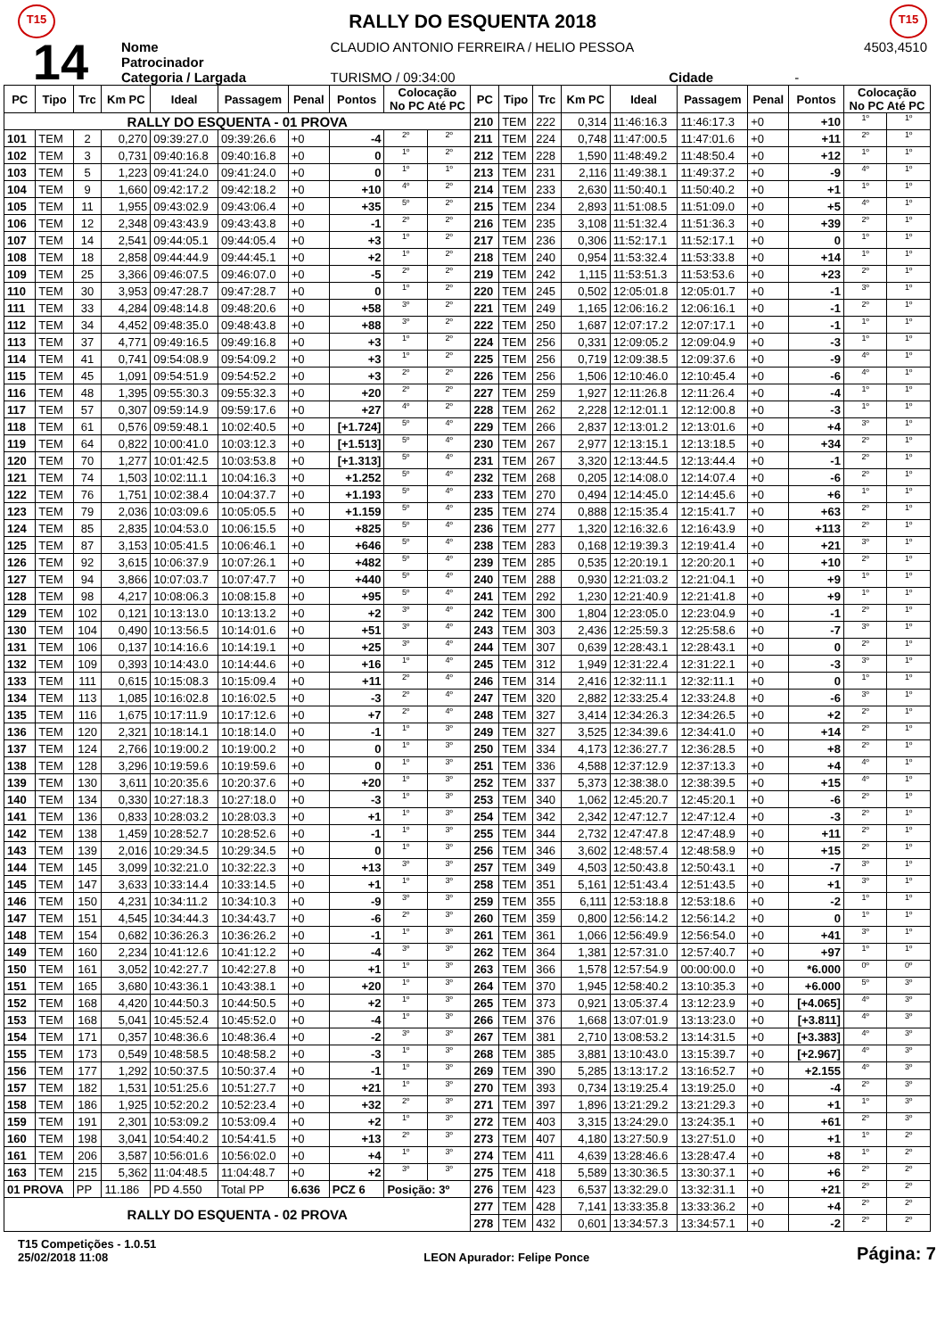T15
RALLY DO ESQUENTA 2018
T15
| 14 | Nome | CLAUDIO ANTONIO FERREIRA / HELIO PESSOA | | | | 4503,4510 |
| | Patrocinador | | | | | |
| | Categoria / Largada | TURISMO / 09:34:00 | | Cidade | - | |
| PC | Tipo | Trc | Km PC | Ideal | Passagem | Penal | Pontos | Colocação No PC Até PC | | PC | Tipo | Trc | Km PC | Ideal | Passagem | Penal | Pontos | Colocação No PC Até PC | |
| --- | --- | --- | --- | --- | --- | --- | --- | --- | --- | --- | --- | --- | --- | --- | --- | --- | --- | --- | --- |
| RALLY DO ESQUENTA - 01 PROVA | | | | | | | | | | 210 | TEM | 222 | 0,314 | 11:46:16.3 | 11:46:17.3 | +0 | +10 | 1º | 1º |
| 101 | TEM | 2 | 0,270 | 09:39:27.0 | 09:39:26.6 | +0 | -4 | 2º | 2º | 211 | TEM | 224 | 0,748 | 11:47:00.5 | 11:47:01.6 | +0 | +11 | 2º | 1º |
| 102 | TEM | 3 | 0,731 | 09:40:16.8 | 09:40:16.8 | +0 | 0 | 1º | 2º | 212 | TEM | 228 | 1,590 | 11:48:49.2 | 11:48:50.4 | +0 | +12 | 1º | 1º |
| 103 | TEM | 5 | 1,223 | 09:41:24.0 | 09:41:24.0 | +0 | 0 | 1º | 1º | 213 | TEM | 231 | 2,116 | 11:49:38.1 | 11:49:37.2 | +0 | -9 | 4º | 1º |
| 104 | TEM | 9 | 1,660 | 09:42:17.2 | 09:42:18.2 | +0 | +10 | 4º | 2º | 214 | TEM | 233 | 2,630 | 11:50:40.1 | 11:50:40.2 | +0 | +1 | 1º | 1º |
| 105 | TEM | 11 | 1,955 | 09:43:02.9 | 09:43:06.4 | +0 | +35 | 5º | 2º | 215 | TEM | 234 | 2,893 | 11:51:08.5 | 11:51:09.0 | +0 | +5 | 4º | 1º |
| 106 | TEM | 12 | 2,348 | 09:43:43.9 | 09:43:43.8 | +0 | -1 | 2º | 2º | 216 | TEM | 235 | 3,108 | 11:51:32.4 | 11:51:36.3 | +0 | +39 | 2º | 1º |
| 107 | TEM | 14 | 2,541 | 09:44:05.1 | 09:44:05.4 | +0 | +3 | 1º | 2º | 217 | TEM | 236 | 0,306 | 11:52:17.1 | 11:52:17.1 | +0 | 0 | 1º | 1º |
| 108 | TEM | 18 | 2,858 | 09:44:44.9 | 09:44:45.1 | +0 | +2 | 1º | 2º | 218 | TEM | 240 | 0,954 | 11:53:32.4 | 11:53:33.8 | +0 | +14 | 1º | 1º |
| 109 | TEM | 25 | 3,366 | 09:46:07.5 | 09:46:07.0 | +0 | -5 | 2º | 2º | 219 | TEM | 242 | 1,115 | 11:53:51.3 | 11:53:53.6 | +0 | +23 | 2º | 1º |
| 110 | TEM | 30 | 3,953 | 09:47:28.7 | 09:47:28.7 | +0 | 0 | 1º | 2º | 220 | TEM | 245 | 0,502 | 12:05:01.8 | 12:05:01.7 | +0 | -1 | 3º | 1º |
| 111 | TEM | 33 | 4,284 | 09:48:14.8 | 09:48:20.6 | +0 | +58 | 3º | 2º | 221 | TEM | 249 | 1,165 | 12:06:16.2 | 12:06:16.1 | +0 | -1 | 2º | 1º |
| 112 | TEM | 34 | 4,452 | 09:48:35.0 | 09:48:43.8 | +0 | +88 | 3º | 2º | 222 | TEM | 250 | 1,687 | 12:07:17.2 | 12:07:17.1 | +0 | -1 | 1º | 1º |
| 113 | TEM | 37 | 4,771 | 09:49:16.5 | 09:49:16.8 | +0 | +3 | 1º | 2º | 224 | TEM | 256 | 0,331 | 12:09:05.2 | 12:09:04.9 | +0 | -3 | 1º | 1º |
| 114 | TEM | 41 | 0,741 | 09:54:08.9 | 09:54:09.2 | +0 | +3 | 1º | 2º | 225 | TEM | 256 | 0,719 | 12:09:38.5 | 12:09:37.6 | +0 | -9 | 4º | 1º |
| 115 | TEM | 45 | 1,091 | 09:54:51.9 | 09:54:52.2 | +0 | +3 | 2º | 2º | 226 | TEM | 256 | 1,506 | 12:10:46.0 | 12:10:45.4 | +0 | -6 | 4º | 1º |
| 116 | TEM | 48 | 1,395 | 09:55:30.3 | 09:55:32.3 | +0 | +20 | 2º | 2º | 227 | TEM | 259 | 1,927 | 12:11:26.8 | 12:11:26.4 | +0 | -4 | 1º | 1º |
| 117 | TEM | 57 | 0,307 | 09:59:14.9 | 09:59:17.6 | +0 | +27 | 4º | 2º | 228 | TEM | 262 | 2,228 | 12:12:01.1 | 12:12:00.8 | +0 | -3 | 1º | 1º |
| 118 | TEM | 61 | 0,576 | 09:59:48.1 | 10:02:40.5 | +0 | [+1.724] | 5º | 4º | 229 | TEM | 266 | 2,837 | 12:13:01.2 | 12:13:01.6 | +0 | +4 | 3º | 1º |
| 119 | TEM | 64 | 0,822 | 10:00:41.0 | 10:03:12.3 | +0 | [+1.513] | 5º | 4º | 230 | TEM | 267 | 2,977 | 12:13:15.1 | 12:13:18.5 | +0 | +34 | 2º | 1º |
| 120 | TEM | 70 | 1,277 | 10:01:42.5 | 10:03:53.8 | +0 | [+1.313] | 5º | 4º | 231 | TEM | 267 | 3,320 | 12:13:44.5 | 12:13:44.4 | +0 | -1 | 2º | 1º |
| 121 | TEM | 74 | 1,503 | 10:02:11.1 | 10:04:16.3 | +0 | +1.252 | 5º | 4º | 232 | TEM | 268 | 0,205 | 12:14:08.0 | 12:14:07.4 | +0 | -6 | 2º | 1º |
| 122 | TEM | 76 | 1,751 | 10:02:38.4 | 10:04:37.7 | +0 | +1.193 | 5º | 4º | 233 | TEM | 270 | 0,494 | 12:14:45.0 | 12:14:45.6 | +0 | +6 | 1º | 1º |
| 123 | TEM | 79 | 2,036 | 10:03:09.6 | 10:05:05.5 | +0 | +1.159 | 5º | 4º | 235 | TEM | 274 | 0,888 | 12:15:35.4 | 12:15:41.7 | +0 | +63 | 2º | 1º |
| 124 | TEM | 85 | 2,835 | 10:04:53.0 | 10:06:15.5 | +0 | +825 | 5º | 4º | 236 | TEM | 277 | 1,320 | 12:16:32.6 | 12:16:43.9 | +0 | +113 | 2º | 1º |
| 125 | TEM | 87 | 3,153 | 10:05:41.5 | 10:06:46.1 | +0 | +646 | 5º | 4º | 238 | TEM | 283 | 0,168 | 12:19:39.3 | 12:19:41.4 | +0 | +21 | 3º | 1º |
| 126 | TEM | 92 | 3,615 | 10:06:37.9 | 10:07:26.1 | +0 | +482 | 5º | 4º | 239 | TEM | 285 | 0,535 | 12:20:19.1 | 12:20:20.1 | +0 | +10 | 2º | 1º |
| 127 | TEM | 94 | 3,866 | 10:07:03.7 | 10:07:47.7 | +0 | +440 | 5º | 4º | 240 | TEM | 288 | 0,930 | 12:21:03.2 | 12:21:04.1 | +0 | +9 | 1º | 1º |
| 128 | TEM | 98 | 4,217 | 10:08:06.3 | 10:08:15.8 | +0 | +95 | 5º | 4º | 241 | TEM | 292 | 1,230 | 12:21:40.9 | 12:21:41.8 | +0 | +9 | 1º | 1º |
| 129 | TEM | 102 | 0,121 | 10:13:13.0 | 10:13:13.2 | +0 | +2 | 3º | 4º | 242 | TEM | 300 | 1,804 | 12:23:05.0 | 12:23:04.9 | +0 | -1 | 2º | 1º |
| 130 | TEM | 104 | 0,490 | 10:13:56.5 | 10:14:01.6 | +0 | +51 | 3º | 4º | 243 | TEM | 303 | 2,436 | 12:25:59.3 | 12:25:58.6 | +0 | -7 | 3º | 1º |
| 131 | TEM | 106 | 0,137 | 10:14:16.6 | 10:14:19.1 | +0 | +25 | 3º | 4º | 244 | TEM | 307 | 0,639 | 12:28:43.1 | 12:28:43.1 | +0 | 0 | 2º | 1º |
| 132 | TEM | 109 | 0,393 | 10:14:43.0 | 10:14:44.6 | +0 | +16 | 1º | 4º | 245 | TEM | 312 | 1,949 | 12:31:22.4 | 12:31:22.1 | +0 | -3 | 3º | 1º |
| 133 | TEM | 111 | 0,615 | 10:15:08.3 | 10:15:09.4 | +0 | +11 | 2º | 4º | 246 | TEM | 314 | 2,416 | 12:32:11.1 | 12:32:11.1 | +0 | 0 | 1º | 1º |
| 134 | TEM | 113 | 1,085 | 10:16:02.8 | 10:16:02.5 | +0 | -3 | 2º | 4º | 247 | TEM | 320 | 2,882 | 12:33:25.4 | 12:33:24.8 | +0 | -6 | 3º | 1º |
| 135 | TEM | 116 | 1,675 | 10:17:11.9 | 10:17:12.6 | +0 | +7 | 2º | 4º | 248 | TEM | 327 | 3,414 | 12:34:26.3 | 12:34:26.5 | +0 | +2 | 2º | 1º |
| 136 | TEM | 120 | 2,321 | 10:18:14.1 | 10:18:14.0 | +0 | -1 | 1º | 3º | 249 | TEM | 327 | 3,525 | 12:34:39.6 | 12:34:41.0 | +0 | +14 | 2º | 1º |
| 137 | TEM | 124 | 2,766 | 10:19:00.2 | 10:19:00.2 | +0 | 0 | 1º | 3º | 250 | TEM | 334 | 4,173 | 12:36:27.7 | 12:36:28.5 | +0 | +8 | 2º | 1º |
| 138 | TEM | 128 | 3,296 | 10:19:59.6 | 10:19:59.6 | +0 | 0 | 1º | 3º | 251 | TEM | 336 | 4,588 | 12:37:12.9 | 12:37:13.3 | +0 | +4 | 4º | 1º |
| 139 | TEM | 130 | 3,611 | 10:20:35.6 | 10:20:37.6 | +0 | +20 | 1º | 3º | 252 | TEM | 337 | 5,373 | 12:38:38.0 | 12:38:39.5 | +0 | +15 | 4º | 1º |
| 140 | TEM | 134 | 0,330 | 10:27:18.3 | 10:27:18.0 | +0 | -3 | 1º | 3º | 253 | TEM | 340 | 1,062 | 12:45:20.7 | 12:45:20.1 | +0 | -6 | 2º | 1º |
| 141 | TEM | 136 | 0,833 | 10:28:03.2 | 10:28:03.3 | +0 | +1 | 1º | 3º | 254 | TEM | 342 | 2,342 | 12:47:12.7 | 12:47:12.4 | +0 | -3 | 2º | 1º |
| 142 | TEM | 138 | 1,459 | 10:28:52.7 | 10:28:52.6 | +0 | -1 | 1º | 3º | 255 | TEM | 344 | 2,732 | 12:47:47.8 | 12:47:48.9 | +0 | +11 | 2º | 1º |
| 143 | TEM | 139 | 2,016 | 10:29:34.5 | 10:29:34.5 | +0 | 0 | 1º | 3º | 256 | TEM | 346 | 3,602 | 12:48:57.4 | 12:48:58.9 | +0 | +15 | 2º | 1º |
| 144 | TEM | 145 | 3,099 | 10:32:21.0 | 10:32:22.3 | +0 | +13 | 3º | 3º | 257 | TEM | 349 | 4,503 | 12:50:43.8 | 12:50:43.1 | +0 | -7 | 3º | 1º |
| 145 | TEM | 147 | 3,633 | 10:33:14.4 | 10:33:14.5 | +0 | +1 | 1º | 3º | 258 | TEM | 351 | 5,161 | 12:51:43.4 | 12:51:43.5 | +0 | +1 | 3º | 1º |
| 146 | TEM | 150 | 4,231 | 10:34:11.2 | 10:34:10.3 | +0 | -9 | 3º | 3º | 259 | TEM | 355 | 6,111 | 12:53:18.8 | 12:53:18.6 | +0 | -2 | 1º | 1º |
| 147 | TEM | 151 | 4,545 | 10:34:44.3 | 10:34:43.7 | +0 | -6 | 2º | 3º | 260 | TEM | 359 | 0,800 | 12:56:14.2 | 12:56:14.2 | +0 | 0 | 1º | 1º |
| 148 | TEM | 154 | 0,682 | 10:36:26.3 | 10:36:26.2 | +0 | -1 | 1º | 3º | 261 | TEM | 361 | 1,066 | 12:56:49.9 | 12:56:54.0 | +0 | +41 | 3º | 1º |
| 149 | TEM | 160 | 2,234 | 10:41:12.6 | 10:41:12.2 | +0 | -4 | 3º | 3º | 262 | TEM | 364 | 1,381 | 12:57:31.0 | 12:57:40.7 | +0 | +97 | 1º | 1º |
| 150 | TEM | 161 | 3,052 | 10:42:27.7 | 10:42:27.8 | +0 | +1 | 1º | 3º | 263 | TEM | 366 | 1,578 | 12:57:54.9 | 00:00:00.0 | +0 | *6.000 | 0º | 0º |
| 151 | TEM | 165 | 3,680 | 10:43:36.1 | 10:43:38.1 | +0 | +20 | 1º | 3º | 264 | TEM | 370 | 1,945 | 12:58:40.2 | 13:10:35.3 | +0 | +6.000 | 5º | 3º |
| 152 | TEM | 168 | 4,420 | 10:44:50.3 | 10:44:50.5 | +0 | +2 | 1º | 3º | 265 | TEM | 373 | 0,921 | 13:05:37.4 | 13:12:23.9 | +0 | [+4.065] | 4º | 3º |
| 153 | TEM | 168 | 5,041 | 10:45:52.4 | 10:45:52.0 | +0 | -4 | 1º | 3º | 266 | TEM | 376 | 1,668 | 13:07:01.9 | 13:13:23.0 | +0 | [+3.811] | 4º | 3º |
| 154 | TEM | 171 | 0,357 | 10:48:36.6 | 10:48:36.4 | +0 | -2 | 3º | 3º | 267 | TEM | 381 | 2,710 | 13:08:53.2 | 13:14:31.5 | +0 | [+3.383] | 4º | 3º |
| 155 | TEM | 173 | 0,549 | 10:48:58.5 | 10:48:58.2 | +0 | -3 | 1º | 3º | 268 | TEM | 385 | 3,881 | 13:10:43.0 | 13:15:39.7 | +0 | [+2.967] | 4º | 3º |
| 156 | TEM | 177 | 1,292 | 10:50:37.5 | 10:50:37.4 | +0 | -1 | 1º | 3º | 269 | TEM | 390 | 5,285 | 13:13:17.2 | 13:16:52.7 | +0 | +2.155 | 4º | 3º |
| 157 | TEM | 182 | 1,531 | 10:51:25.6 | 10:51:27.7 | +0 | +21 | 1º | 3º | 270 | TEM | 393 | 0,734 | 13:19:25.4 | 13:19:25.0 | +0 | -4 | 2º | 3º |
| 158 | TEM | 186 | 1,925 | 10:52:20.2 | 10:52:23.4 | +0 | +32 | 2º | 3º | 271 | TEM | 397 | 1,896 | 13:21:29.2 | 13:21:29.3 | +0 | +1 | 1º | 3º |
| 159 | TEM | 191 | 2,301 | 10:53:09.2 | 10:53:09.4 | +0 | +2 | 1º | 3º | 272 | TEM | 403 | 3,315 | 13:24:29.0 | 13:24:35.1 | +0 | +61 | 2º | 3º |
| 160 | TEM | 198 | 3,041 | 10:54:40.2 | 10:54:41.5 | +0 | +13 | 2º | 3º | 273 | TEM | 407 | 4,180 | 13:27:50.9 | 13:27:51.0 | +0 | +1 | 1º | 2º |
| 161 | TEM | 206 | 3,587 | 10:56:01.6 | 10:56:02.0 | +0 | +4 | 1º | 3º | 274 | TEM | 411 | 4,639 | 13:28:46.6 | 13:28:47.4 | +0 | +8 | 1º | 2º |
| 163 | TEM | 215 | 5,362 | 11:04:48.5 | 11:04:48.7 | +0 | +2 | 3º | 3º | 275 | TEM | 418 | 5,589 | 13:30:36.5 | 13:30:37.1 | +0 | +6 | 2º | 2º |
| 01 PROVA | | PP | 11.186 | PD 4.550 | Total PP | 6.636 | PCZ 6 | Posição: 3º | | 276 | TEM | 423 | 6,537 | 13:32:29.0 | 13:32:31.1 | +0 | +21 | 2º | 2º |
| RALLY DO ESQUENTA - 02 PROVA | | | | | | | | | | 277 | TEM | 428 | 7,141 | 13:33:35.8 | 13:33:36.2 | +0 | +4 | 2º | 2º |
| | | | | | | | | | | 278 | TEM | 432 | 0,601 | 13:34:57.3 | 13:34:57.1 | +0 | -2 | 2º | 2º |
T15 Competições - 1.0.51
25/02/2018 11:08
LEON Apurador: Felipe Ponce
Página: 7